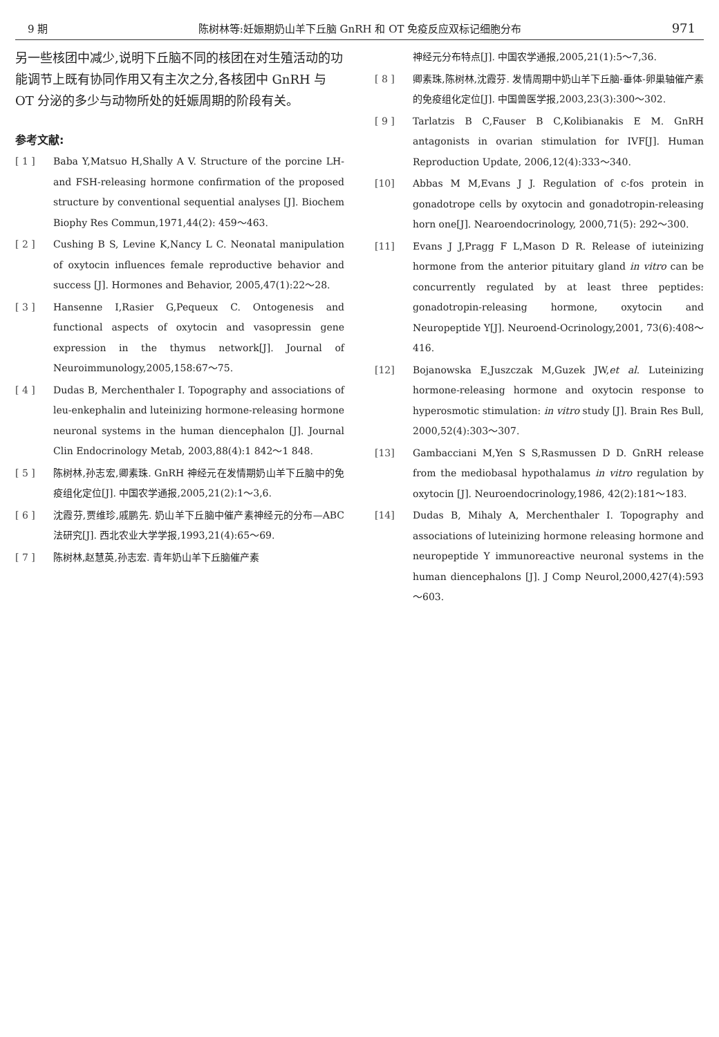9 期 陈树林等:妊娠期奶山羊下丘脑 GnRH 和 OT 免疫反应双标记细胞分布 971
另一些核团中减少,说明下丘脑不同的核团在对生殖活动的功能调节上既有协同作用又有主次之分,各核团中 GnRH 与 OT 分泌的多少与动物所处的妊娠周期的阶段有关。
参考文献:
[ 1 ] Baba Y,Matsuo H,Shally A V. Structure of the porcine LH-and FSH-releasing hormone confirmation of the proposed structure by conventional sequential analyses [J]. Biochem Biophy Res Commun,1971,44(2): 459～463.
[ 2 ] Cushing B S, Levine K,Nancy L C. Neonatal manipulation of oxytocin influences female reproductive behavior and success [J]. Hormones and Behavior, 2005,47(1):22～28.
[ 3 ] Hansenne I,Rasier G,Pequeux C. Ontogenesis and functional aspects of oxytocin and vasopressin gene expression in the thymus network[J]. Journal of Neuroimmunology,2005,158:67～75.
[ 4 ] Dudas B, Merchenthaler I. Topography and associations of leu-enkephalin and luteinizing hormone-releasing hormone neuronal systems in the human diencephalon [J]. Journal Clin Endocrinology Metab, 2003,88(4):1 842～1 848.
[ 5 ] 陈树林,孙志宏,卿素珠. GnRH 神经元在发情期奶山羊下丘脑中的免疫组化定位[J]. 中国农学通报,2005,21(2):1～3,6.
[ 6 ] 沈霞芬,贾维珍,戚鹏先. 奶山羊下丘脑中催产素神经元的分布—ABC 法研究[J]. 西北农业大学学报,1993,21(4):65～69.
[ 7 ] 陈树林,赵慧英,孙志宏. 青年奶山羊下丘脑催产素
神经元分布特点[J]. 中国农学通报,2005,21(1):5～7,36.
[ 8 ] 卿素珠,陈树林,沈霞芬. 发情周期中奶山羊下丘脑-垂体-卵巢轴催产素的免疫组化定位[J]. 中国兽医学报,2003,23(3):300～302.
[ 9 ] Tarlatzis B C,Fauser B C,Kolibianakis E M. GnRH antagonists in ovarian stimulation for IVF[J]. Human Reproduction Update, 2006,12(4):333～340.
[10] Abbas M M,Evans J J. Regulation of c-fos protein in gonadotrope cells by oxytocin and gonadotropin-releasing horn one[J]. Nearoendocrinology, 2000,71(5): 292～300.
[11] Evans J J,Pragg F L,Mason D R. Release of iuteinizing hormone from the anterior pituitary gland in vitro can be concurrently regulated by at least three peptides: gonadotropin-releasing hormone, oxytocin and Neuropeptide Y[J]. Neuroend-Ocrinology,2001, 73(6):408～416.
[12] Bojanowska E,Juszczak M,Guzek JW,et al. Luteinizing hormone-releasing hormone and oxytocin response to hyperosmotic stimulation: in vitro study [J]. Brain Res Bull, 2000,52(4):303～307.
[13] Gambacciani M,Yen S S,Rasmussen D D. GnRH release from the mediobasal hypothalamus in vitro regulation by oxytocin [J]. Neuroendocrinology,1986, 42(2):181～183.
[14] Dudas B, Mihaly A, Merchenthaler I. Topography and associations of luteinizing hormone releasing hormone and neuropeptide Y immunoreactive neuronal systems in the human diencephalons [J]. J Comp Neurol,2000,427(4):593～603.